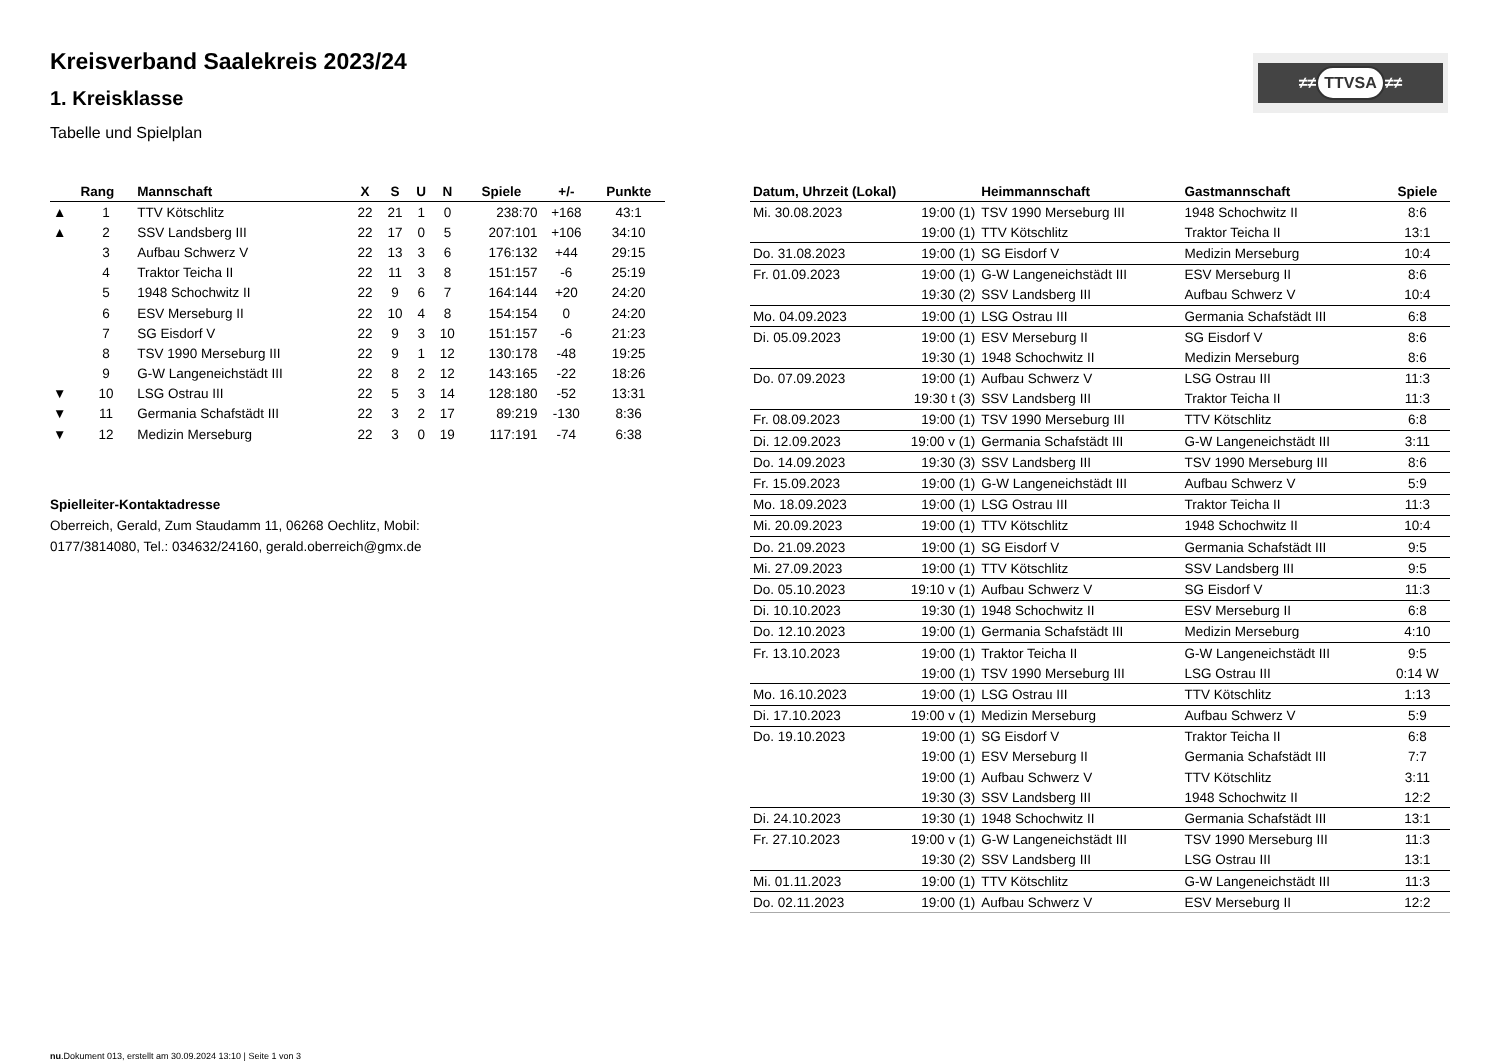Kreisverband Saalekreis 2023/24
1. Kreisklasse
Tabelle und Spielplan
≠≠ TTVSA ≠≠
| | Rang | Mannschaft | X | S | U | N | Spiele | +/- | Punkte |
| --- | --- | --- | --- | --- | --- | --- | --- | --- | --- |
| ▲ | 1 | TTV Kötschlitz | 22 | 21 | 1 | 0 | 238:70 | +168 | 43:1 |
| ▲ | 2 | SSV Landsberg III | 22 | 17 | 0 | 5 | 207:101 | +106 | 34:10 |
| | 3 | Aufbau Schwerz V | 22 | 13 | 3 | 6 | 176:132 | +44 | 29:15 |
| | 4 | Traktor Teicha II | 22 | 11 | 3 | 8 | 151:157 | -6 | 25:19 |
| | 5 | 1948 Schochwitz II | 22 | 9 | 6 | 7 | 164:144 | +20 | 24:20 |
| | 6 | ESV Merseburg II | 22 | 10 | 4 | 8 | 154:154 | 0 | 24:20 |
| | 7 | SG Eisdorf V | 22 | 9 | 3 | 10 | 151:157 | -6 | 21:23 |
| | 8 | TSV 1990 Merseburg III | 22 | 9 | 1 | 12 | 130:178 | -48 | 19:25 |
| | 9 | G-W Langeneichstädt III | 22 | 8 | 2 | 12 | 143:165 | -22 | 18:26 |
| ▼ | 10 | LSG Ostrau III | 22 | 5 | 3 | 14 | 128:180 | -52 | 13:31 |
| ▼ | 11 | Germania Schafstädt III | 22 | 3 | 2 | 17 | 89:219 | -130 | 8:36 |
| ▼ | 12 | Medizin Merseburg | 22 | 3 | 0 | 19 | 117:191 | -74 | 6:38 |
Spielleiter-Kontaktadresse
Oberreich, Gerald, Zum Staudamm 11, 06268 Oechlitz, Mobil:
0177/3814080, Tel.: 034632/24160, gerald.oberreich@gmx.de
| Datum, Uhrzeit (Lokal) | | Heimmannschaft | Gastmannschaft | Spiele |
| --- | --- | --- | --- | --- |
| Mi. 30.08.2023 | 19:00 (1) | TSV 1990 Merseburg III | 1948 Schochwitz II | 8:6 |
| | 19:00 (1) | TTV Kötschlitz | Traktor Teicha II | 13:1 |
| Do. 31.08.2023 | 19:00 (1) | SG Eisdorf V | Medizin Merseburg | 10:4 |
| Fr. 01.09.2023 | 19:00 (1) | G-W Langeneichstädt III | ESV Merseburg II | 8:6 |
| | 19:30 (2) | SSV Landsberg III | Aufbau Schwerz V | 10:4 |
| Mo. 04.09.2023 | 19:00 (1) | LSG Ostrau III | Germania Schafstädt III | 6:8 |
| Di. 05.09.2023 | 19:00 (1) | ESV Merseburg II | SG Eisdorf V | 8:6 |
| | 19:30 (1) | 1948 Schochwitz II | Medizin Merseburg | 8:6 |
| Do. 07.09.2023 | 19:00 (1) | Aufbau Schwerz V | LSG Ostrau III | 11:3 |
| | 19:30 t (3) | SSV Landsberg III | Traktor Teicha II | 11:3 |
| Fr. 08.09.2023 | 19:00 (1) | TSV 1990 Merseburg III | TTV Kötschlitz | 6:8 |
| Di. 12.09.2023 | 19:00 v (1) | Germania Schafstädt III | G-W Langeneichstädt III | 3:11 |
| Do. 14.09.2023 | 19:30 (3) | SSV Landsberg III | TSV 1990 Merseburg III | 8:6 |
| Fr. 15.09.2023 | 19:00 (1) | G-W Langeneichstädt III | Aufbau Schwerz V | 5:9 |
| Mo. 18.09.2023 | 19:00 (1) | LSG Ostrau III | Traktor Teicha II | 11:3 |
| Mi. 20.09.2023 | 19:00 (1) | TTV Kötschlitz | 1948 Schochwitz II | 10:4 |
| Do. 21.09.2023 | 19:00 (1) | SG Eisdorf V | Germania Schafstädt III | 9:5 |
| Mi. 27.09.2023 | 19:00 (1) | TTV Kötschlitz | SSV Landsberg III | 9:5 |
| Do. 05.10.2023 | 19:10 v (1) | Aufbau Schwerz V | SG Eisdorf V | 11:3 |
| Di. 10.10.2023 | 19:30 (1) | 1948 Schochwitz II | ESV Merseburg II | 6:8 |
| Do. 12.10.2023 | 19:00 (1) | Germania Schafstädt III | Medizin Merseburg | 4:10 |
| Fr. 13.10.2023 | 19:00 (1) | Traktor Teicha II | G-W Langeneichstädt III | 9:5 |
| | 19:00 (1) | TSV 1990 Merseburg III | LSG Ostrau III | 0:14 W |
| Mo. 16.10.2023 | 19:00 (1) | LSG Ostrau III | TTV Kötschlitz | 1:13 |
| Di. 17.10.2023 | 19:00 v (1) | Medizin Merseburg | Aufbau Schwerz V | 5:9 |
| Do. 19.10.2023 | 19:00 (1) | SG Eisdorf V | Traktor Teicha II | 6:8 |
| | 19:00 (1) | ESV Merseburg II | Germania Schafstädt III | 7:7 |
| | 19:00 (1) | Aufbau Schwerz V | TTV Kötschlitz | 3:11 |
| | 19:30 (3) | SSV Landsberg III | 1948 Schochwitz II | 12:2 |
| Di. 24.10.2023 | 19:30 (1) | 1948 Schochwitz II | Germania Schafstädt III | 13:1 |
| Fr. 27.10.2023 | 19:00 v (1) | G-W Langeneichstädt III | TSV 1990 Merseburg III | 11:3 |
| | 19:30 (2) | SSV Landsberg III | LSG Ostrau III | 13:1 |
| Mi. 01.11.2023 | 19:00 (1) | TTV Kötschlitz | G-W Langeneichstädt III | 11:3 |
| Do. 02.11.2023 | 19:00 (1) | Aufbau Schwerz V | ESV Merseburg II | 12:2 |
nu.Dokument 013, erstellt am 30.09.2024 13:10 | Seite 1 von 3